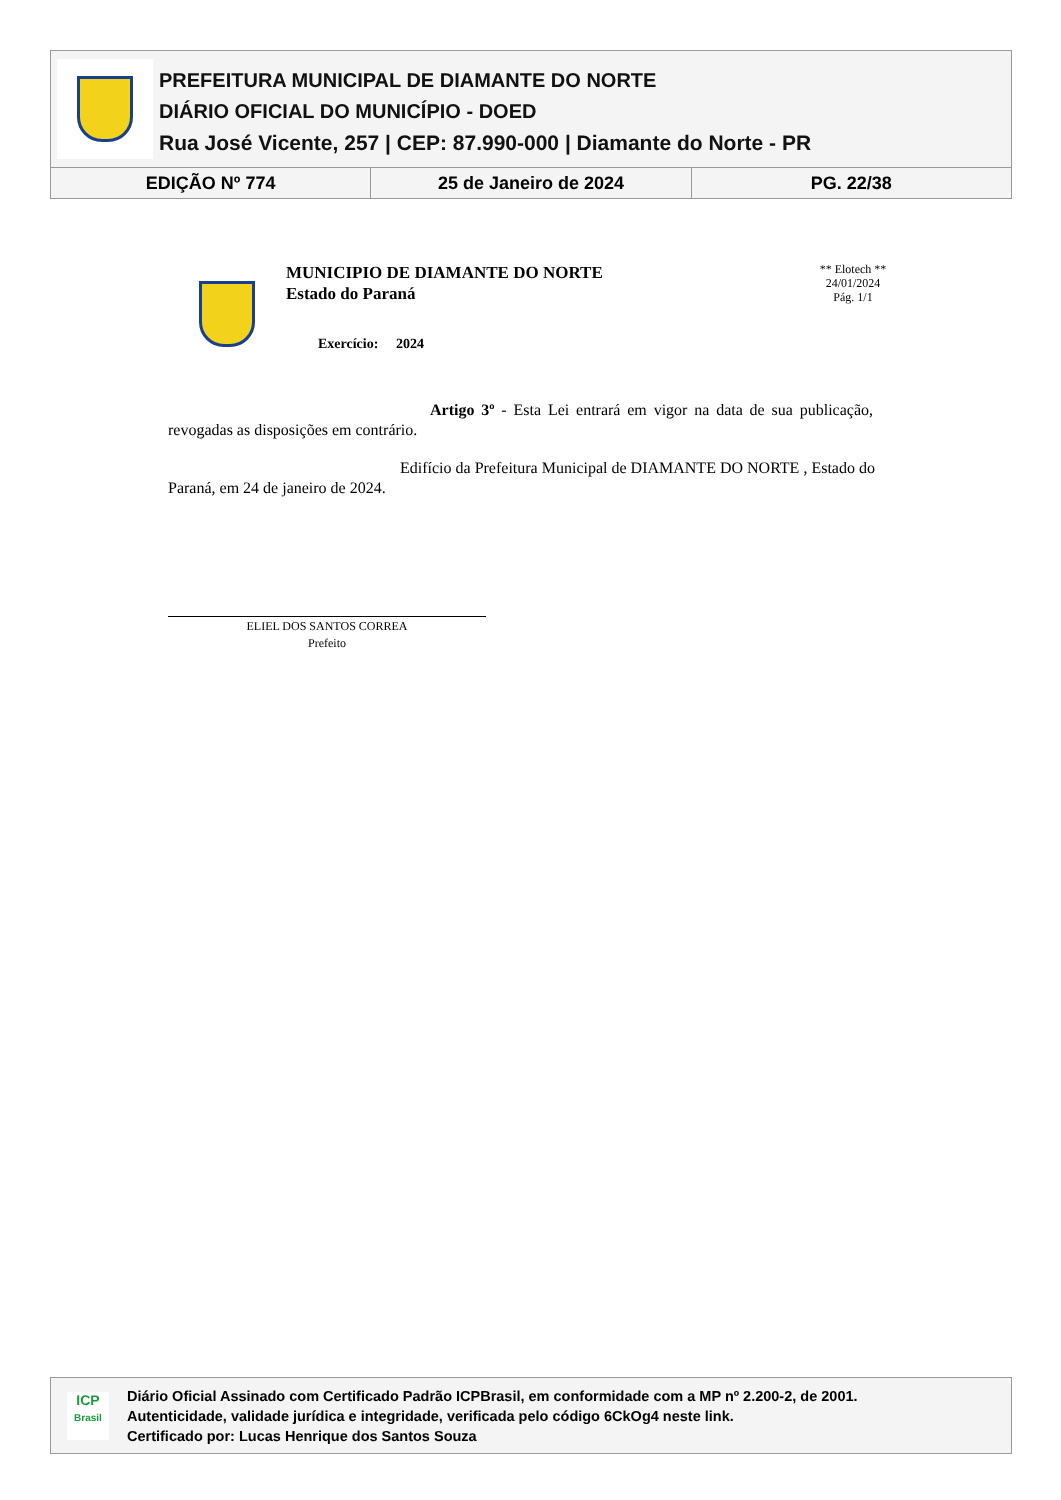PREFEITURA MUNICIPAL DE DIAMANTE DO NORTE
DIÁRIO OFICIAL DO MUNICÍPIO - DOED
Rua José Vicente, 257 | CEP: 87.990-000 | Diamante do Norte - PR
EDIÇÃO Nº 774 25 de Janeiro de 2024 PG. 22/38
MUNICIPIO DE DIAMANTE DO NORTE
Estado do Paraná
Exercício: 2024
** Elotech **
24/01/2024
Pág. 1/1
Artigo 3º - Esta Lei entrará em vigor na data de sua publicação, revogadas as disposições em contrário.
Edifício da Prefeitura Municipal de DIAMANTE DO NORTE , Estado do Paraná, em 24 de janeiro de 2024.
ELIEL DOS SANTOS CORREA
Prefeito
ICP
Brasil
Diário Oficial Assinado com Certificado Padrão ICPBrasil, em conformidade com a MP nº 2.200-2, de 2001.
Autenticidade, validade jurídica e integridade, verificada pelo código 6CkOg4 neste link.
Certificado por: Lucas Henrique dos Santos Souza